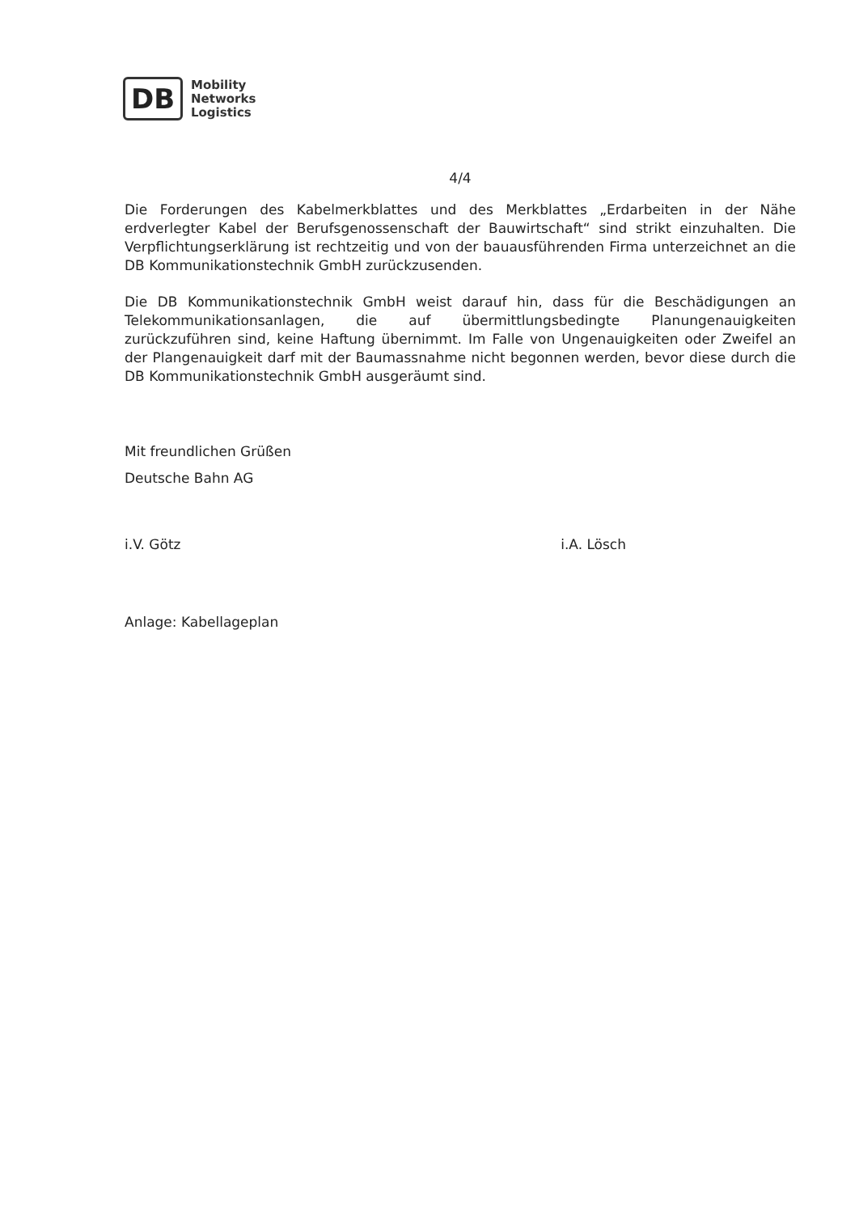DB
Mobility
Networks
Logistics
4/4
Die Forderungen des Kabelmerkblattes und des Merkblattes „Erdarbeiten in der Nähe erdverlegter Kabel der Berufsgenossenschaft der Bauwirtschaft“ sind strikt einzuhalten. Die Verpflichtungserklärung ist rechtzeitig und von der bauausführenden Firma unterzeichnet an die DB Kommunikationstechnik GmbH zurückzusenden.
Die DB Kommunikationstechnik GmbH weist darauf hin, dass für die Beschädigungen an Telekommunikationsanlagen, die auf übermittlungsbedingte Planungenauigkeiten zurückzuführen sind, keine Haftung übernimmt. Im Falle von Ungenauigkeiten oder Zweifel an der Plangenauigkeit darf mit der Baumassnahme nicht begonnen werden, bevor diese durch die DB Kommunikationstechnik GmbH ausgeräumt sind.
Mit freundlichen Grüßen
Deutsche Bahn AG
i.V. Götz i.A. Lösch
Anlage: Kabellageplan